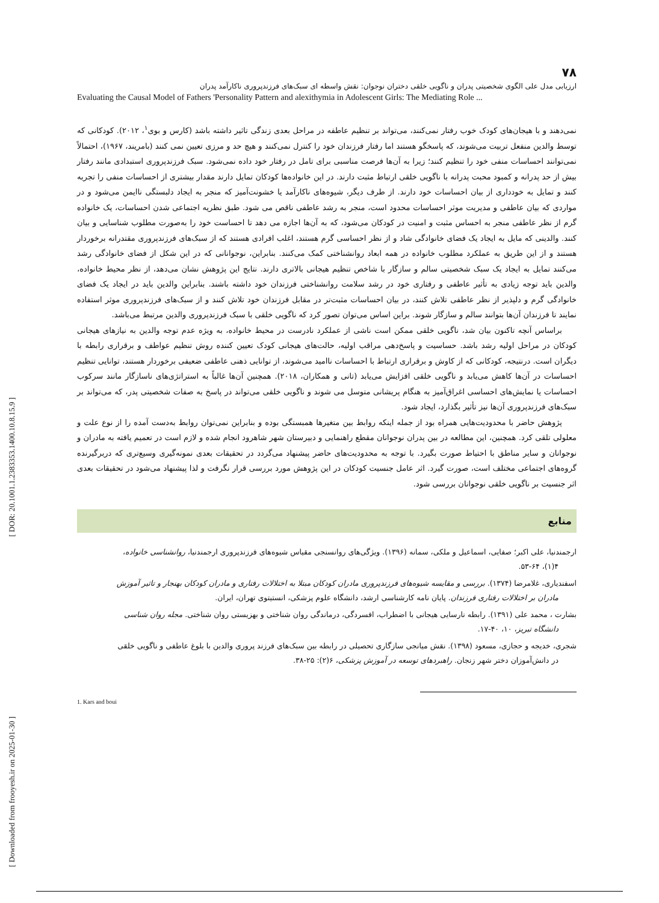[ DOR: 20.1001.1.2383353.1400.10.8.15.9 ]
[ Downloaded from frooyesh.ir on 2025-01-30 ]
۷۸
ارزیابی مدل علی الگوی شخصیتی پدران و ناگویی خلقی دختران نوجوان: نقش واسطه ای سبک‌های فرزندپروری ناکارآمد پدران
Evaluating the Causal Model of Fathers 'Personality Pattern and alexithymia in Adolescent Girls: The Mediating Role ...
نمی‌دهند و با هیجان‌های کودک خوب رفتار نمی‌کنند، می‌تواند بر تنظیم عاطفه در مراحل بعدی زندگی تاثیر داشته باشد (کارس و بوی<sup>۱</sup>، ۲۰۱۲). کودکانی که توسط والدین منفعل تربیت می‌شوند، که پاسخگو هستند اما رفتار فرزندان خود را کنترل نمی‌کنند و هیچ حد و مرزی تعیین نمی کنند (بامریند، ۱۹۶۷)، احتمالاً نمی‌توانند احساسات منفی خود را تنظیم کنند؛ زیرا به آن‌ها فرصت مناسبی برای تامل در رفتار خود داده نمی‌شود. سبک فرزندپروری استبدادی مانند رفتار بیش از حد پدرانه و کمبود محبت پدرانه با ناگویی خلقی ارتباط مثبت دارند. در این خانواده‌ها کودکان تمایل دارند مقدار بیشتری از احساسات منفی را تجربه کنند و تمایل به خودداری از بیان احساسات خود دارند. از طرف دیگر، شیوه‌های ناکارآمد یا خشونت‌آمیز که منجر به ایجاد دلبستگی ناایمن می‌شود و در مواردی که بیان عاطفی و مدیریت موثر احساسات محدود است، منجر به رشد عاطفی ناقص می شود. طبق نظریه اجتماعی شدن احساسات، یک خانواده گرم از نظر عاطفی منجر به احساس مثبت و امنیت در کودکان می‌شود، که به آن‌ها اجازه می دهد تا احساست خود را به‌صورت مطلوب شناسایی و بیان کنند. والدینی که مایل به ایجاد یک فضای خانوادگی شاد و از نظر احساسی گرم هستند، اغلب افرادی هستند که از سبک‌های فرزندپروری مقتدرانه برخوردار هستند و از این طریق به عملکرد مطلوب خانواده در همه ابعاد روانشناختی کمک می‌کنند. بنابراین، نوجوانانی که در این شکل از فضای خانوادگی رشد می‌کنند تمایل به ایجاد یک سبک شخصیتی سالم و سازگار با شاخص تنظیم هیجانی بالاتری دارند. نتایج این پژوهش نشان می‌دهد، از نظر محیط خانواده، والدین باید توجه زیادی به تأثیر عاطفی و رفتاری خود در رشد سلامت روانشناختی فرزندان خود داشته باشند. بنابراین والدین باید در ایجاد یک فضای خانوادگی گرم و دلپذیر از نظر عاطفی تلاش کنند، در بیان احساسات مثبت‌تر در مقابل فرزندان خود تلاش کنند و از سبک‌های فرزندپروری موثر استفاده نمایند تا فرزندان آن‌ها بتوانند سالم و سازگار شوند. براین اساس می‌توان تصور کرد که ناگویی خلقی با سبک فرزندپروری والدین مرتبط می‌باشد.
براساس آنچه تاکنون بیان شد، ناگویی خلقی ممکن است ناشی از عملکرد نادرست در محیط خانواده، به ویژه عدم توجه والدین به نیازهای هیجانی کودکان در مراحل اولیه رشد باشد. حساسیت و پاسخ‌دهی مراقب اولیه، حالت‌های هیجانی کودک تعیین کننده روش تنظیم عواطف و برقراری رابطه با دیگران است. درنتیجه، کودکانی که از کاوش و برقراری ارتباط با احساسات ناامید می‌شوند، از توانایی ذهنی عاطفی ضعیفی برخوردار هستند، توانایی تنظیم احساسات در آن‌ها کاهش می‌یابد و ناگویی خلقی افزایش می‌یابد (تانی و همکاران، ۲۰۱۸). همچنین آن‌ها غالباً به استراتژی‌های ناسازگار مانند سرکوب احساسات یا نمایش‌های احساسی اغراق‌آمیز به هنگام پریشانی متوسل می شوند و ناگویی خلقی می‌تواند در پاسخ به صفات شخصیتی پدر، که می‌تواند بر سبک‌های فرزندپروری آن‌ها نیز تأثیر بگذارد، ایجاد شود.
پژوهش حاضر با محدودیت‌هایی همراه بود از جمله اینکه روابط بین متغیرها همبستگی بوده و بنابراین نمی‌توان روابط به‌دست آمده را از نوع علت و معلولی تلقی کرد. همچنین، این مطالعه در بین پدران نوجوانان مقطع راهنمایی و دبیرستان شهر شاهرود انجام شده و لازم است در تعمیم یافته به مادران و نوجوانان و سایر مناطق با احتیاط صورت بگیرد. با توجه به محدودیت‌های حاضر پیشنهاد می‌گردد در تحقیقات بعدی نمونه‌گیری وسیع‌تری که دربرگیرنده گروه‌های اجتماعی مختلف است، صورت گیرد. اثر عامل جنسیت کودکان در این پژوهش مورد بررسی قرار نگرفت و لذا پیشنهاد می‌شود در تحقیقات بعدی اثر جنسیت بر ناگویی خلقی نوجوانان بررسی شود.
منابع
ارجمندنیا، علی اکبر؛ صفایی، اسماعیل و ملکی، سمانه (۱۳۹۶). ویژگی‌های روانسنجی مقیاس شیوه‌های فرزندپروری ارجمندنیا، روانشناسی خانواده،
۴(۱)، ۵۳-۶۴.
اسفندیاری، غلامرضا (۱۳۷۴). بررسی و مقایسه شیوه‌های فرزندپروری مادران کودکان مبتلا به اختلالات رفتاری و مادران کودکان بهنجار و تاثیر آموزش
مادران بر اختلالات رفتاری فرزندان. پایان نامه کارشناسی ارشد، دانشگاه علوم پزشکی، انستیتوی تهران، ایران.
بشارت ، محمد علی (۱۳۹۱). رابطه نارسایی هیجانی با اضطراب، افسردگی، درماندگی روان شناختی و بهزیستی روان شناختی. مجله روان شناسی
دانشگاه تبریز، ۱۰، ۴۰-۱۷.
شجری، خدیجه و حجازی، مسعود (۱۳۹۸). نقش میانجی سازگاری تحصیلی در رابطه بین سبک‌های فرزند پروری والدین با بلوغ عاطفی و ناگویی خلقی
در دانش‌آموزان دختر شهر زنجان. راهبردهای توسعه در آموزش پزشکی، ۶(۲): ۲۵-۳۸.
1. Kars and boui